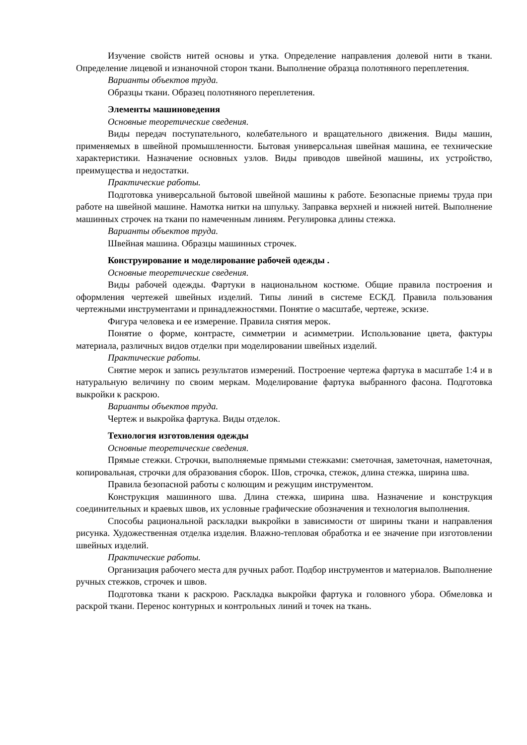Изучение свойств нитей основы и утка. Определение направления долевой нити в ткани. Определение лицевой и изнаночной сторон ткани. Выполнение образца полотняного переплетения.
Варианты объектов труда.
Образцы ткани. Образец полотняного переплетения.
Элементы машиноведения
Основные теоретические сведения.
Виды передач поступательного, колебательного и вращательного движения. Виды машин, применяемых в швейной промышленности. Бытовая универсальная швейная машина, ее технические характеристики. Назначение основных узлов. Виды приводов швейной машины, их устройство, преимущества и недостатки.
Практические работы.
Подготовка универсальной бытовой швейной машины к работе. Безопасные приемы труда при работе на швейной машине. Намотка нитки на шпульку. Заправка верхней и нижней нитей. Выполнение машинных строчек на ткани по намеченным линиям. Регулировка длины стежка.
Варианты объектов труда.
Швейная машина. Образцы машинных строчек.
Конструирование и моделирование рабочей одежды .
Основные теоретические сведения.
Виды рабочей одежды. Фартуки в национальном костюме. Общие правила построения и оформления чертежей швейных изделий. Типы линий в системе ЕСКД. Правила пользования чертежными инструментами и принадлежностями. Понятие о масштабе, чертеже, эскизе.
Фигура человека и ее измерение. Правила снятия мерок.
Понятие о форме, контрасте, симметрии и асимметрии. Использование цвета, фактуры материала, различных видов отделки при моделировании швейных изделий.
Практические работы.
Снятие мерок и запись результатов измерений. Построение чертежа фартука в масштабе 1:4 и в натуральную величину по своим меркам. Моделирование фартука выбранного фасона. Подготовка выкройки к раскрою.
Варианты объектов труда.
Чертеж и выкройка фартука. Виды отделок.
Технология изготовления одежды
Основные теоретические сведения.
Прямые стежки. Строчки, выполняемые прямыми стежками: сметочная, заметочная, наметочная, копировальная, строчки для образования сборок. Шов, строчка, стежок, длина стежка, ширина шва.
Правила безопасной работы с колющим и режущим инструментом.
Конструкция машинного шва. Длина стежка, ширина шва. Назначение и конструкция соединительных и краевых швов, их условные графические обозначения и технология выполнения.
Способы рациональной раскладки выкройки в зависимости от ширины ткани и направления рисунка. Художественная отделка изделия. Влажно-тепловая обработка и ее значение при изготовлении швейных изделий.
Практические работы.
Организация рабочего места для ручных работ. Подбор инструментов и материалов. Выполнение ручных стежков, строчек и швов.
Подготовка ткани к раскрою. Раскладка выкройки фартука и головного убора. Обмеловка и раскрой ткани. Перенос контурных и контрольных линий и точек на ткань.